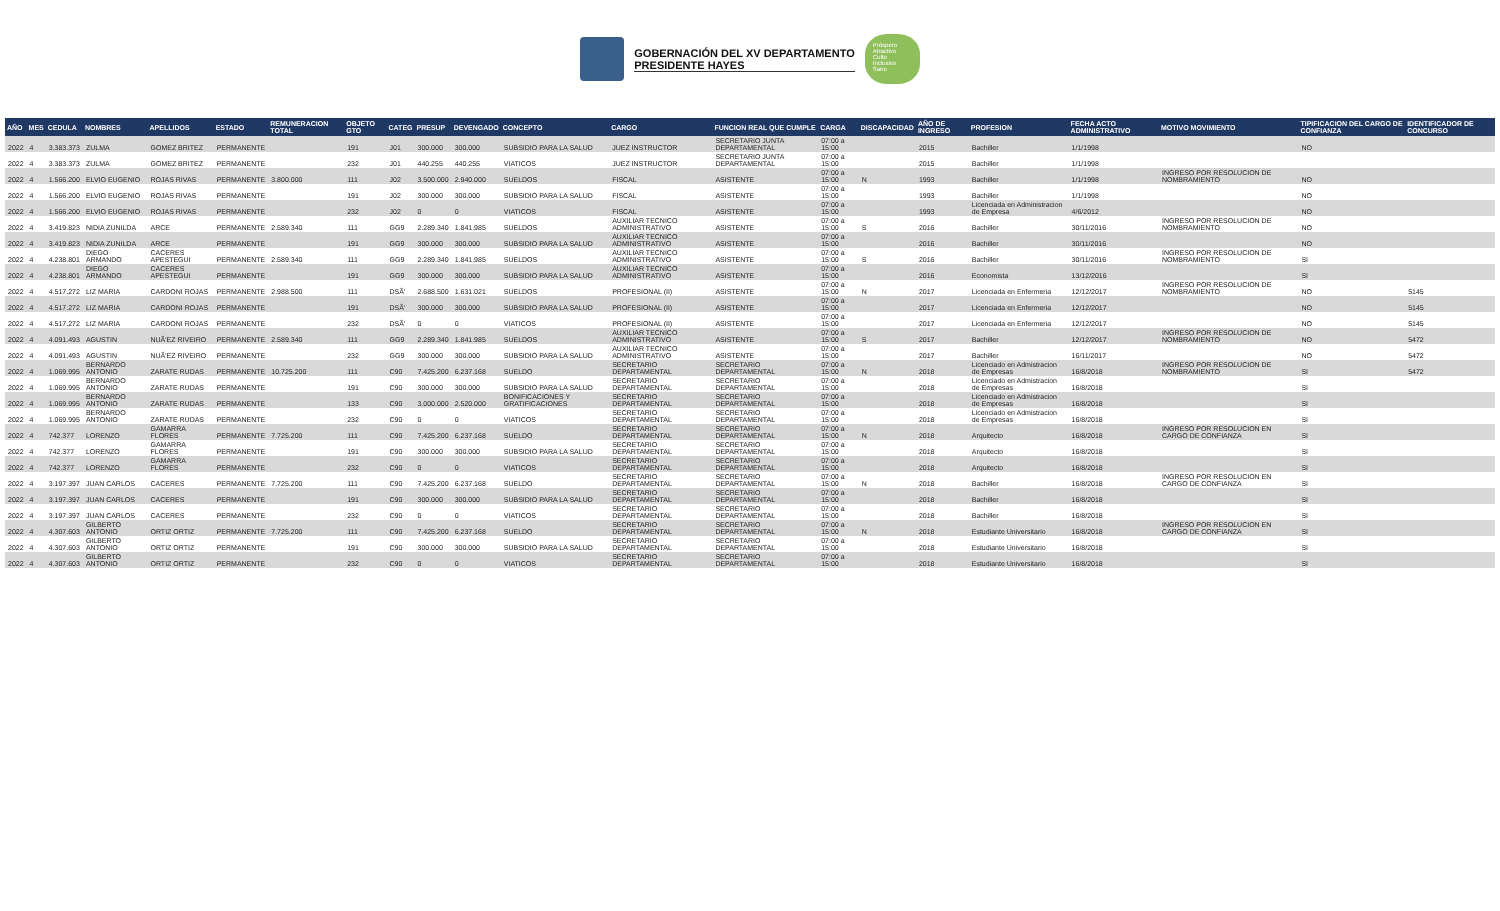GOBERNACIÓN DEL XV DEPARTAMENTO
PRESIDENTE HAYES
Próspero Atractivo Culto Inclusivo Sano
| AÑO | MES | CEDULA | NOMBRES | APELLIDOS | ESTADO | REMUNERACION TOTAL | OBJETO GTO | CATEG | PRESUP | DEVENGADO | CONCEPTO | CARGO | FUNCION REAL QUE CUMPLE | CARGA | DISCAPACIDAD | AÑO DE INGRESO | PROFESION | FECHA ACTO ADMINISTRATIVO | MOTIVO MOVIMIENTO | TIPIFICACION DEL CARGO DE CONFIANZA | IDENTIFICADOR DE CONCURSO |
| --- | --- | --- | --- | --- | --- | --- | --- | --- | --- | --- | --- | --- | --- | --- | --- | --- | --- | --- | --- | --- | --- |
| 2022 | 4 | 3.383.373 | ZULMA | GOMEZ BRITEZ | PERMANENTE | | 191 | J01 | 300.000 | 300.000 | SUBSIDIO PARA LA SALUD | JUEZ INSTRUCTOR | SECRETARIO JUNTA DEPARTAMENTAL | 07:00 a 15:00 | | 2015 | Bachiller | 1/1/1998 | | NO | |
| 2022 | 4 | 3.383.373 | ZULMA | GOMEZ BRITEZ | PERMANENTE | | 232 | J01 | 440.255 | 440.255 | VIATICOS | JUEZ INSTRUCTOR | SECRETARIO JUNTA DEPARTAMENTAL | 07:00 a 15:00 | | 2015 | Bachiller | 1/1/1998 | | | |
| 2022 | 4 | 1.566.200 | ELVIO EUGENIO | ROJAS RIVAS | PERMANENTE | 3.800.000 | 111 | J02 | 3.500.000 | 2.940.000 | SUELDOS | FISCAL | ASISTENTE | 07:00 a 15:00 | N | 1993 | Bachiller | 1/1/1998 | INGRESO POR RESOLUCION DE NOMBRAMIENTO | NO | |
| 2022 | 4 | 1.566.200 | ELVIO EUGENIO | ROJAS RIVAS | PERMANENTE | | 191 | J02 | 300.000 | 300.000 | SUBSIDIO PARA LA SALUD | FISCAL | ASISTENTE | 07:00 a 15:00 | | 1993 | Bachiller | 1/1/1998 | | NO | |
| 2022 | 4 | 1.566.200 | ELVIO EUGENIO | ROJAS RIVAS | PERMANENTE | | 232 | J02 | 0 | 0 | VIATICOS | FISCAL | ASISTENTE | 07:00 a 15:00 | | 1993 | Licenciada en Administracion de Empresa | 4/6/2012 | | NO | |
| 2022 | 4 | 3.419.823 | NIDIA ZUNILDA | ARCE | PERMANENTE | 2.589.340 | 111 | GG9 | 2.289.340 | 1.841.985 | SUELDOS | AUXILIAR TECNICO ADMINISTRATIVO | ASISTENTE | 07:00 a 15:00 | S | 2016 | Bachiller | 30/11/2016 | INGRESO POR RESOLUCION DE NOMBRAMIENTO | NO | |
| 2022 | 4 | 3.419.823 | NIDIA ZUNILDA | ARCE | PERMANENTE | | 191 | GG9 | 300.000 | 300.000 | SUBSIDIO PARA LA SALUD | AUXILIAR TECNICO ADMINISTRATIVO | ASISTENTE | 07:00 a 15:00 | | 2016 | Bachiller | 30/11/2016 | | NO | |
| 2022 | 4 | 4.238.801 | DIEGO ARMANDO | CACERES APESTEGUI | PERMANENTE | 2.589.340 | 111 | GG9 | 2.289.340 | 1.841.985 | SUELDOS | AUXILIAR TECNICO ADMINISTRATIVO | ASISTENTE | 07:00 a 15:00 | S | 2016 | Bachiller | 30/11/2016 | INGRESO POR RESOLUCION DE NOMBRAMIENTO | SI | |
| 2022 | 4 | 4.238.801 | DIEGO ARMANDO | CACERES APESTEGUI | PERMANENTE | | 191 | GG9 | 300.000 | 300.000 | SUBSIDIO PARA LA SALUD | AUXILIAR TECNICO ADMINISTRATIVO | ASISTENTE | 07:00 a 15:00 | | 2016 | Economista | 13/12/2016 | | SI | |
| 2022 | 4 | 4.517.272 | LIZ MARIA | CARDONI ROJAS | PERMANENTE | 2.988.500 | 111 | DSÃ' | 2.688.500 | 1.631.021 | SUELDOS | PROFESIONAL (II) | ASISTENTE | 07:00 a 15:00 | N | 2017 | Licenciada en Enfermeria | 12/12/2017 | INGRESO POR RESOLUCION DE NOMBRAMIENTO | NO | 5145 |
| 2022 | 4 | 4.517.272 | LIZ MARIA | CARDONI ROJAS | PERMANENTE | | 191 | DSÃ' | 300.000 | 300.000 | SUBSIDIO PARA LA SALUD | PROFESIONAL (II) | ASISTENTE | 07:00 a 15:00 | | 2017 | Licenciada en Enfermeria | 12/12/2017 | | NO | 5145 |
| 2022 | 4 | 4.517.272 | LIZ MARIA | CARDONI ROJAS | PERMANENTE | | 232 | DSÃ' | 0 | 0 | VIATICOS | PROFESIONAL (II) | ASISTENTE | 07:00 a 15:00 | | 2017 | Licenciada en Enfermeria | 12/12/2017 | | NO | 5145 |
| 2022 | 4 | 4.091.493 | AGUSTIN | NUÃ'EZ RIVEIRO | PERMANENTE | 2.589.340 | 111 | GG9 | 2.289.340 | 1.841.985 | SUELDOS | AUXILIAR TECNICO ADMINISTRATIVO | ASISTENTE | 07:00 a 15:00 | S | 2017 | Bachiller | 12/12/2017 | INGRESO POR RESOLUCION DE NOMBRAMIENTO | NO | 5472 |
| 2022 | 4 | 4.091.493 | AGUSTIN | NUÃ'EZ RIVEIRO | PERMANENTE | | 232 | GG9 | 300.000 | 300.000 | SUBSIDIO PARA LA SALUD | AUXILIAR TECNICO ADMINISTRATIVO | ASISTENTE | 07:00 a 15:00 | | 2017 | Bachiller | 16/11/2017 | | NO | 5472 |
| 2022 | 4 | 1.069.995 | BERNARDO ANTONIO | ZARATE RUDAS | PERMANENTE | 10.725.200 | 111 | C90 | 7.425.200 | 6.237.168 | SUELDO | SECRETARIO DEPARTAMENTAL | SECRETARIO DEPARTAMENTAL | 07:00 a 15:00 | N | 2018 | Licenciado en Admistracion de Empresas | 16/8/2018 | INGRESO POR RESOLUCION DE NOMBRAMIENTO | SI | 5472 |
| 2022 | 4 | 1.069.995 | BERNARDO ANTONIO | ZARATE RUDAS | PERMANENTE | | 191 | C90 | 300.000 | 300.000 | SUBSIDIO PARA LA SALUD | SECRETARIO DEPARTAMENTAL | SECRETARIO DEPARTAMENTAL | 07:00 a 15:00 | | 2018 | Licenciado en Admistracion de Empresas | 16/8/2018 | | SI | |
| 2022 | 4 | 1.069.995 | BERNARDO ANTONIO | ZARATE RUDAS | PERMANENTE | | 133 | C90 | 3.000.000 | 2.520.000 | BONIFICACIONES Y GRATIFICACIONES | SECRETARIO DEPARTAMENTAL | SECRETARIO DEPARTAMENTAL | 07:00 a 15:00 | | 2018 | Licenciado en Admistracion de Empresas | 16/8/2018 | | SI | |
| 2022 | 4 | 1.069.995 | BERNARDO ANTONIO | ZARATE RUDAS | PERMANENTE | | 232 | C90 | 0 | 0 | VIATICOS | SECRETARIO DEPARTAMENTAL | SECRETARIO DEPARTAMENTAL | 07:00 a 15:00 | | 2018 | Licenciado en Admistracion de Empresas | 16/8/2018 | | SI | |
| 2022 | 4 | 742.377 | LORENZO | GAMARRA FLORES | PERMANENTE | 7.725.200 | 111 | C90 | 7.425.200 | 6.237.168 | SUELDO | SECRETARIO DEPARTAMENTAL | SECRETARIO DEPARTAMENTAL | 07:00 a 15:00 | N | 2018 | Arquitecto | 16/8/2018 | INGRESO POR RESOLUCION EN CARGO DE CONFIANZA | SI | |
| 2022 | 4 | 742.377 | LORENZO | GAMARRA FLORES | PERMANENTE | | 191 | C90 | 300.000 | 300.000 | SUBSIDIO PARA LA SALUD | SECRETARIO DEPARTAMENTAL | SECRETARIO DEPARTAMENTAL | 07:00 a 15:00 | | 2018 | Arquitecto | 16/8/2018 | | SI | |
| 2022 | 4 | 742.377 | LORENZO | GAMARRA FLORES | PERMANENTE | | 232 | C90 | 0 | 0 | VIATICOS | SECRETARIO DEPARTAMENTAL | SECRETARIO DEPARTAMENTAL | 07:00 a 15:00 | | 2018 | Arquitecto | 16/8/2018 | | SI | |
| 2022 | 4 | 3.197.397 | JUAN CARLOS | CACERES | PERMANENTE | 7.725.200 | 111 | C90 | 7.425.200 | 6.237.168 | SUELDO | SECRETARIO DEPARTAMENTAL | SECRETARIO DEPARTAMENTAL | 07:00 a 15:00 | N | 2018 | Bachiller | 16/8/2018 | INGRESO POR RESOLUCION EN CARGO DE CONFIANZA | SI | |
| 2022 | 4 | 3.197.397 | JUAN CARLOS | CACERES | PERMANENTE | | 191 | C90 | 300.000 | 300.000 | SUBSIDIO PARA LA SALUD | SECRETARIO DEPARTAMENTAL | SECRETARIO DEPARTAMENTAL | 07:00 a 15:00 | | 2018 | Bachiller | 16/8/2018 | | SI | |
| 2022 | 4 | 3.197.397 | JUAN CARLOS | CACERES | PERMANENTE | | 232 | C90 | 0 | 0 | VIATICOS | SECRETARIO DEPARTAMENTAL | SECRETARIO DEPARTAMENTAL | 07:00 a 15:00 | | 2018 | Bachiller | 16/8/2018 | | SI | |
| 2022 | 4 | 4.307.603 | GILBERTO ANTONIO | ORTIZ ORTIZ | PERMANENTE | 7.725.200 | 111 | C90 | 7.425.200 | 6.237.168 | SUELDO | SECRETARIO DEPARTAMENTAL | SECRETARIO DEPARTAMENTAL | 07:00 a 15:00 | N | 2018 | Estudiante Universitario | 16/8/2018 | INGRESO POR RESOLUCION EN CARGO DE CONFIANZA | SI | |
| 2022 | 4 | 4.307.603 | GILBERTO ANTONIO | ORTIZ ORTIZ | PERMANENTE | | 191 | C90 | 300.000 | 300.000 | SUBSIDIO PARA LA SALUD | SECRETARIO DEPARTAMENTAL | SECRETARIO DEPARTAMENTAL | 07:00 a 15:00 | | 2018 | Estudiante Universitario | 16/8/2018 | | SI | |
| 2022 | 4 | 4.307.603 | GILBERTO ANTONIO | ORTIZ ORTIZ | PERMANENTE | | 232 | C90 | 0 | 0 | VIATICOS | SECRETARIO DEPARTAMENTAL | SECRETARIO DEPARTAMENTAL | 07:00 a 15:00 | | 2018 | Estudiante Universitario | 16/8/2018 | | SI | |